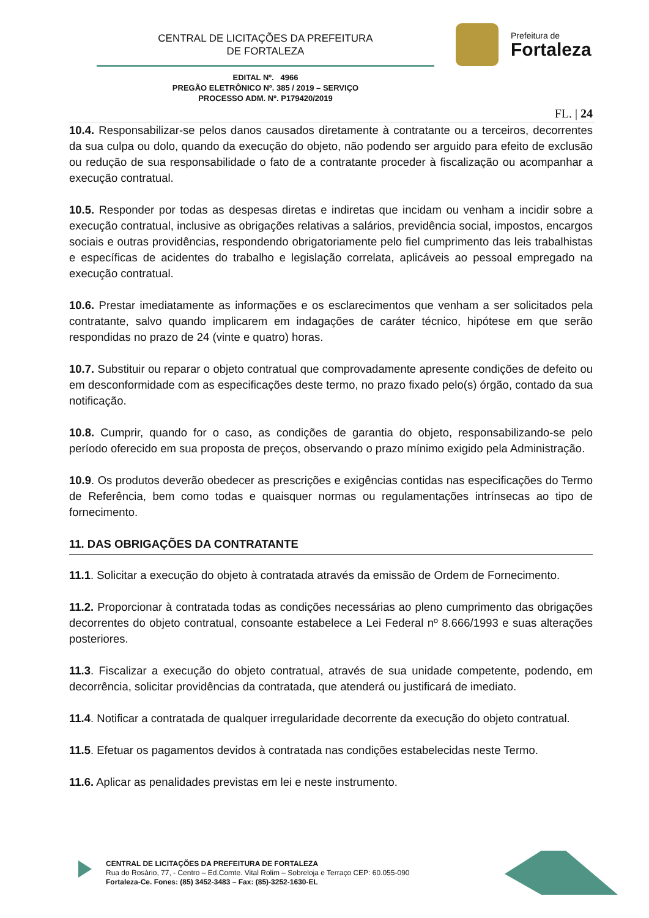CENTRAL DE LICITAÇÕES DA PREFEITURA
DE FORTALEZA
Prefeitura de
Fortaleza
EDITAL Nº. 4966
PREGÃO ELETRÔNICO Nº. 385 / 2019 – SERVIÇO
PROCESSO ADM. Nº. P179420/2019
FL. | 24
10.4. Responsabilizar-se pelos danos causados diretamente à contratante ou a terceiros, decorrentes da sua culpa ou dolo, quando da execução do objeto, não podendo ser arguido para efeito de exclusão ou redução de sua responsabilidade o fato de a contratante proceder à fiscalização ou acompanhar a execução contratual.
10.5. Responder por todas as despesas diretas e indiretas que incidam ou venham a incidir sobre a execução contratual, inclusive as obrigações relativas a salários, previdência social, impostos, encargos sociais e outras providências, respondendo obrigatoriamente pelo fiel cumprimento das leis trabalhistas e específicas de acidentes do trabalho e legislação correlata, aplicáveis ao pessoal empregado na execução contratual.
10.6. Prestar imediatamente as informações e os esclarecimentos que venham a ser solicitados pela contratante, salvo quando implicarem em indagações de caráter técnico, hipótese em que serão respondidas no prazo de 24 (vinte e quatro) horas.
10.7. Substituir ou reparar o objeto contratual que comprovadamente apresente condições de defeito ou em desconformidade com as especificações deste termo, no prazo fixado pelo(s) órgão, contado da sua notificação.
10.8. Cumprir, quando for o caso, as condições de garantia do objeto, responsabilizando-se pelo período oferecido em sua proposta de preços, observando o prazo mínimo exigido pela Administração.
10.9. Os produtos deverão obedecer as prescrições e exigências contidas nas especificações do Termo de Referência, bem como todas e quaisquer normas ou regulamentações intrínsecas ao tipo de fornecimento.
11. DAS OBRIGAÇÕES DA CONTRATANTE
11.1. Solicitar a execução do objeto à contratada através da emissão de Ordem de Fornecimento.
11.2. Proporcionar à contratada todas as condições necessárias ao pleno cumprimento das obrigações decorrentes do objeto contratual, consoante estabelece a Lei Federal nº 8.666/1993 e suas alterações posteriores.
11.3. Fiscalizar a execução do objeto contratual, através de sua unidade competente, podendo, em decorrência, solicitar providências da contratada, que atenderá ou justificará de imediato.
11.4. Notificar a contratada de qualquer irregularidade decorrente da execução do objeto contratual.
11.5. Efetuar os pagamentos devidos à contratada nas condições estabelecidas neste Termo.
11.6. Aplicar as penalidades previstas em lei e neste instrumento.
CENTRAL DE LICITAÇÕES DA PREFEITURA DE FORTALEZA
Rua do Rosário, 77, - Centro – Ed.Comte. Vital Rolim – Sobreloja e Terraço CEP: 60.055-090
Fortaleza-Ce. Fones: (85) 3452-3483 – Fax: (85)-3252-1630-EL